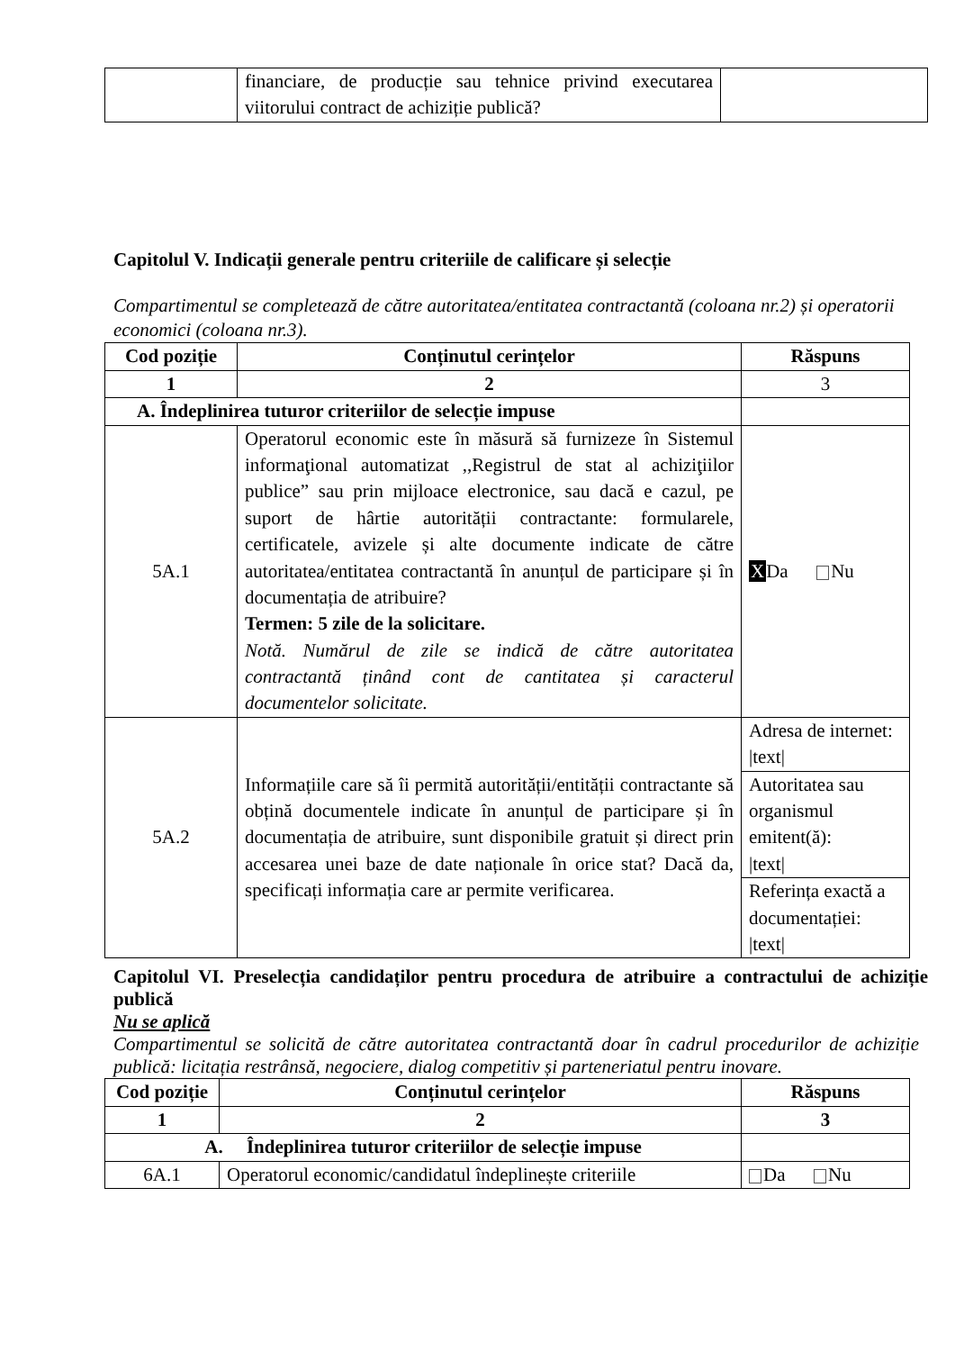| | financiare, de producție sau tehnice privind executarea viitorului contract de achiziție publică? | |
Capitolul V. Indicații generale pentru criteriile de calificare și selecție
Compartimentul se completează de către autoritatea/entitatea contractantă (coloana nr.2) și operatorii economici (coloana nr.3).
| Cod poziție | Conținutul cerințelor | Răspuns |
| --- | --- | --- |
| 1 | 2 | 3 |
| A. Îndeplinirea tuturor criteriilor de selecție impuse | | |
| 5A.1 | Operatorul economic este în măsură să furnizeze în Sistemul informaţional automatizat ,,Registrul de stat al achiziţiilor publice” sau prin mijloace electronice, sau dacă e cazul, pe suport de hârtie autorității contractante: formularele, certificatele, avizele și alte documente indicate de către autoritatea/entitatea contractantă în anunțul de participare și în documentația de atribuire? Termen: 5 zile de la solicitare. Notă. Numărul de zile se indică de către autoritatea contractantă ținând cont de cantitatea și caracterul documentelor solicitate. | X Da Nu |
| 5A.2 | Informațiile care să îi permită autorității/entității contractante să obțină documentele indicate în anunțul de participare și în documentația de atribuire, sunt disponibile gratuit și direct prin accesarea unei baze de date naționale în orice stat? Dacă da, specificați informația care ar permite verificarea. | Adresa de internet: /text/ |
| | | Autoritatea sau organismul emitent(ă): /text/ |
| | | Referința exactă a documentației: /text/ |
Capitolul VI. Preselecția candidaților pentru procedura de atribuire a contractului de achiziție publică
Nu se aplică
Compartimentul se solicită de către autoritatea contractantă doar în cadrul procedurilor de achiziție publică: licitația restrânsă, negociere, dialog competitiv și parteneriatul pentru inovare.
| Cod poziție | Conținutul cerințelor | Răspuns |
| --- | --- | --- |
| 1 | 2 | 3 |
| A. Îndeplinirea tuturor criteriilor de selecție impuse | | |
| 6A.1 | Operatorul economic/candidatul îndeplinește criteriile | Da Nu |